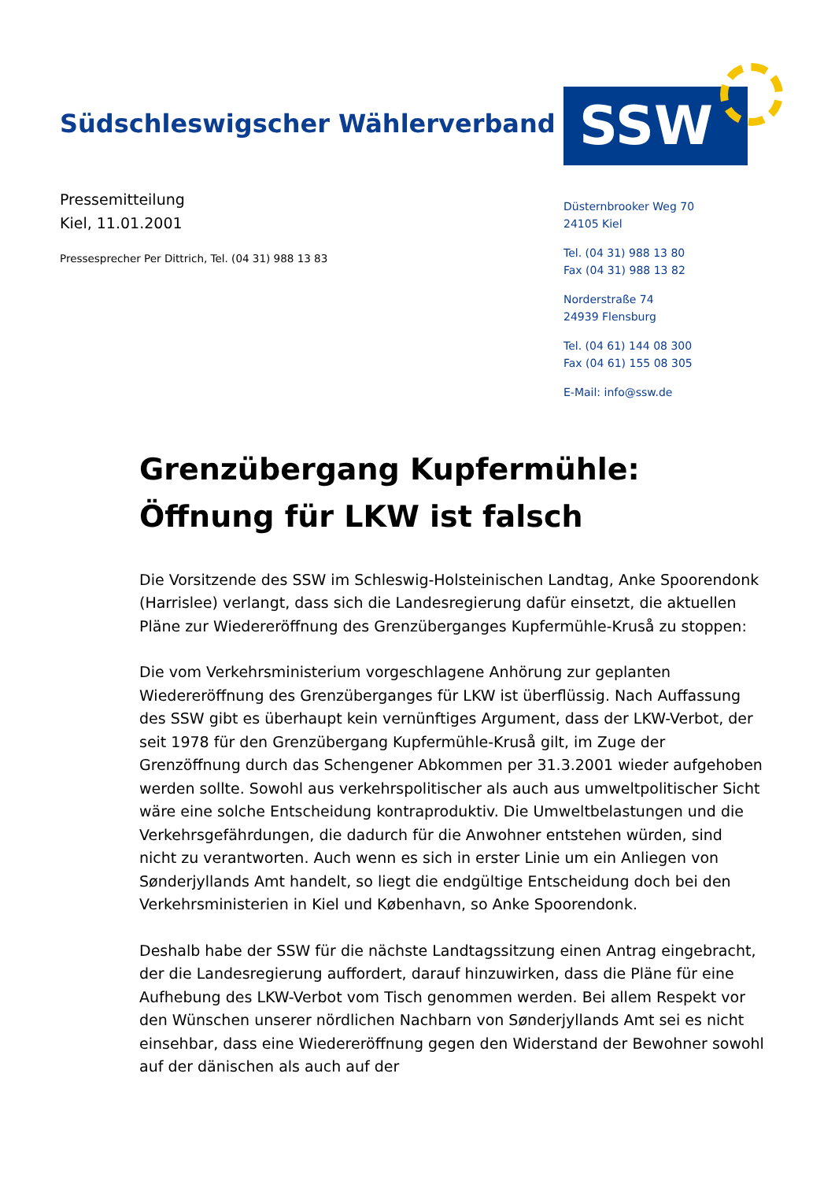Südschleswigscher Wählerverband
SSW
Pressemitteilung
Kiel, 11.01.2001
Pressesprecher Per Dittrich, Tel. (04 31) 988 13 83
Düsternbrooker Weg 70
24105 Kiel
Tel. (04 31) 988 13 80
Fax (04 31) 988 13 82
Norderstraße 74
24939 Flensburg
Tel. (04 61) 144 08 300
Fax (04 61) 155 08 305
E-Mail: info@ssw.de
Grenzübergang Kupfermühle:
Öffnung für LKW ist falsch
Die Vorsitzende des SSW im Schleswig-Holsteinischen Landtag, Anke Spoorendonk (Harrislee) verlangt, dass sich die Landesregierung dafür einsetzt, die aktuellen Pläne zur Wiedereröffnung des Grenzüberganges Kupfermühle-Kruså zu stoppen:
Die vom Verkehrsministerium vorgeschlagene Anhörung zur geplanten Wiedereröffnung des Grenzüberganges für LKW ist überflüssig. Nach Auffassung des SSW gibt es überhaupt kein vernünftiges Argument, dass der LKW-Verbot, der seit 1978 für den Grenzübergang Kupfermühle-Kruså gilt, im Zuge der Grenzöffnung durch das Schengener Abkommen per 31.3.2001 wieder aufgehoben werden sollte. Sowohl aus verkehrspolitischer als auch aus umweltpolitischer Sicht wäre eine solche Entscheidung kontraproduktiv. Die Umweltbelastungen und die Verkehrsgefährdungen, die dadurch für die Anwohner entstehen würden, sind nicht zu verantworten. Auch wenn es sich in erster Linie um ein Anliegen von Sønderjyllands Amt handelt, so liegt die endgültige Entscheidung doch bei den Verkehrsministerien in Kiel und København, so Anke Spoorendonk.
Deshalb habe der SSW für die nächste Landtagssitzung einen Antrag eingebracht, der die Landesregierung auffordert, darauf hinzuwirken, dass die Pläne für eine Aufhebung des LKW-Verbot vom Tisch genommen werden. Bei allem Respekt vor den Wünschen unserer nördlichen Nachbarn von Sønderjyllands Amt sei es nicht einsehbar, dass eine Wiedereröffnung gegen den Widerstand der Bewohner sowohl auf der dänischen als auch auf der